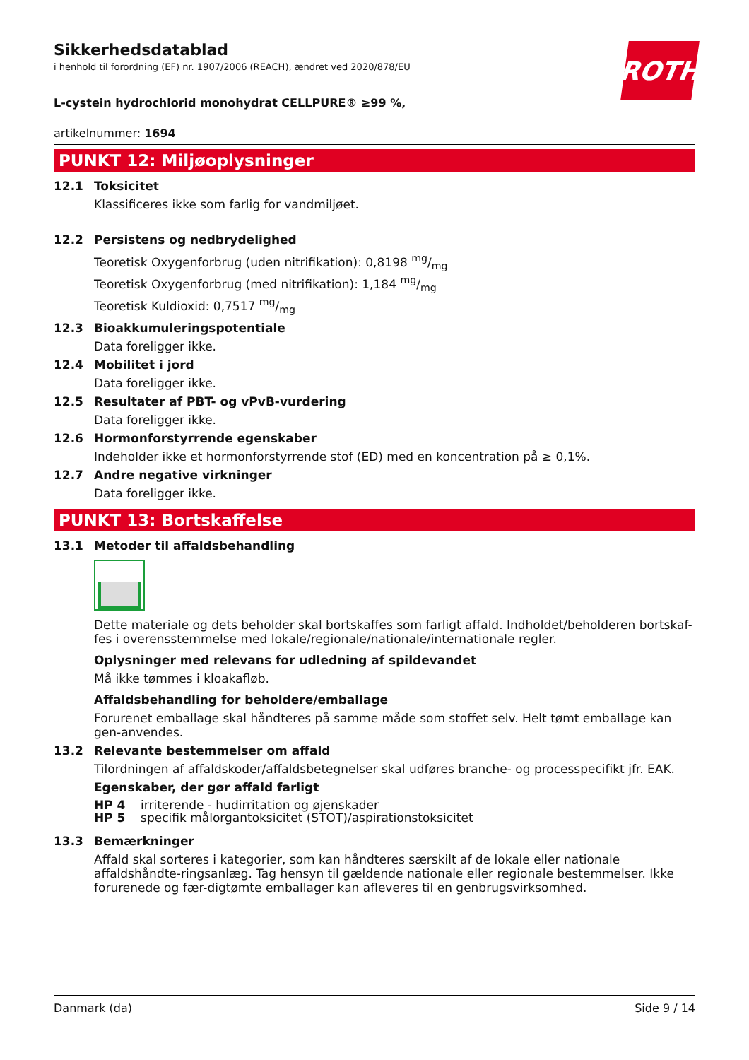ROTH
Sikkerhedsdatablad
i henhold til forordning (EF) nr. 1907/2006 (REACH), ændret ved 2020/878/EU
L-cystein hydrochlorid monohydrat CELLPURE® ≥99 %,
artikelnummer: 1694
PUNKT 12: Miljøoplysninger
12.1 Toksicitet
Klassificeres ikke som farlig for vandmiljøet.
12.2 Persistens og nedbrydelighed
Teoretisk Oxygenforbrug (uden nitrifikation): 0,8198 mg/mg
Teoretisk Oxygenforbrug (med nitrifikation): 1,184 mg/mg
Teoretisk Kuldioxid: 0,7517 mg/mg
12.3 Bioakkumuleringspotentiale
Data foreligger ikke.
12.4 Mobilitet i jord
Data foreligger ikke.
12.5 Resultater af PBT- og vPvB-vurdering
Data foreligger ikke.
12.6 Hormonforstyrrende egenskaber
Indeholder ikke et hormonforstyrrende stof (ED) med en koncentration på ≥ 0,1%.
12.7 Andre negative virkninger
Data foreligger ikke.
PUNKT 13: Bortskaffelse
13.1 Metoder til affaldsbehandling
Dette materiale og dets beholder skal bortskaffes som farligt affald. Indholdet/beholderen bortskaf-fes i overensstemmelse med lokale/regionale/nationale/internationale regler.
Oplysninger med relevans for udledning af spildevandet
Må ikke tømmes i kloakafløb.
Affaldsbehandling for beholdere/emballage
Forurenet emballage skal håndteres på samme måde som stoffet selv. Helt tømt emballage kan gen-anvendes.
13.2 Relevante bestemmelser om affald
Tilordningen af affaldskoder/affaldsbetegnelser skal udføres branche- og processpecifikt jfr. EAK.
Egenskaber, der gør affald farligt
HP 4 irriterende - hudirritation og øjenskader
HP 5 specifik målorgantoksicitet (STOT)/aspirationstoksicitet
13.3 Bemærkninger
Affald skal sorteres i kategorier, som kan håndteres særskilt af de lokale eller nationale affaldshåndte-ringsanlæg. Tag hensyn til gældende nationale eller regionale bestemmelser. Ikke forurenede og fær-digtømte emballager kan afleveres til en genbrugsvirksomhed.
Danmark (da) Side 9 / 14